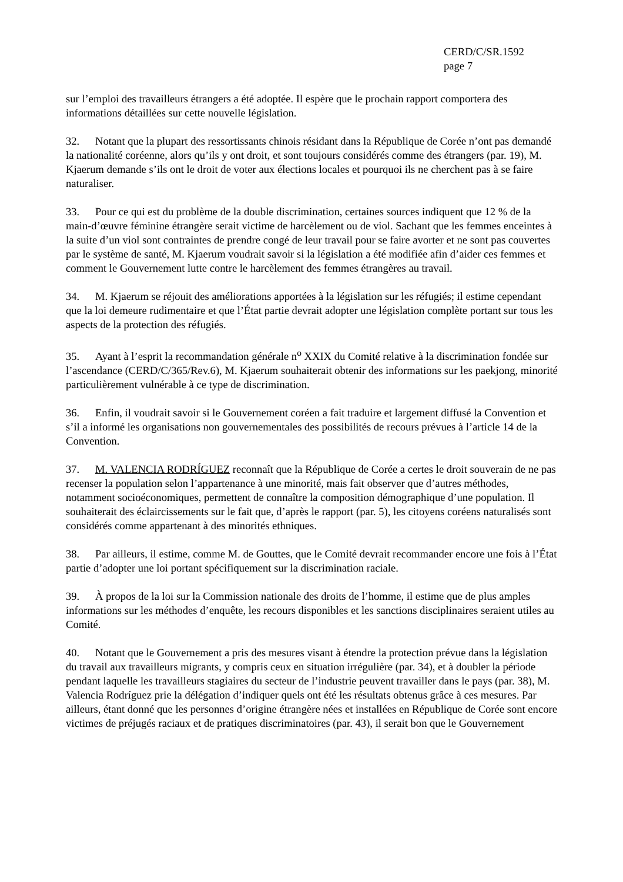CERD/C/SR.1592
page 7
sur l’emploi des travailleurs étrangers a été adoptée. Il espère que le prochain rapport comportera des informations détaillées sur cette nouvelle législation.
32. Notant que la plupart des ressortissants chinois résidant dans la République de Corée n’ont pas demandé la nationalité coréenne, alors qu’ils y ont droit, et sont toujours considérés comme des étrangers (par. 19), M. Kjaerum demande s’ils ont le droit de voter aux élections locales et pourquoi ils ne cherchent pas à se faire naturaliser.
33. Pour ce qui est du problème de la double discrimination, certaines sources indiquent que 12 % de la main-d’œuvre féminine étrangère serait victime de harcèlement ou de viol. Sachant que les femmes enceintes à la suite d’un viol sont contraintes de prendre congé de leur travail pour se faire avorter et ne sont pas couvertes par le système de santé, M. Kjaerum voudrait savoir si la législation a été modifiée afin d’aider ces femmes et comment le Gouvernement lutte contre le harcèlement des femmes étrangères au travail.
34. M. Kjaerum se réjouit des améliorations apportées à la législation sur les réfugiés; il estime cependant que la loi demeure rudimentaire et que l’État partie devrait adopter une législation complète portant sur tous les aspects de la protection des réfugiés.
35. Ayant à l’esprit la recommandation générale n<sup>o</sup> XXIX du Comité relative à la discrimination fondée sur l’ascendance (CERD/C/365/Rev.6), M. Kjaerum souhaiterait obtenir des informations sur les paekjong, minorité particulièrement vulnérable à ce type de discrimination.
36. Enfin, il voudrait savoir si le Gouvernement coréen a fait traduire et largement diffusé la Convention et s’il a informé les organisations non gouvernementales des possibilités de recours prévues à l’article 14 de la Convention.
37. M. VALENCIA RODRÍGUEZ reconnaît que la République de Corée a certes le droit souverain de ne pas recenser la population selon l’appartenance à une minorité, mais fait observer que d’autres méthodes, notamment socioéconomiques, permettent de connaître la composition démographique d’une population. Il souhaiterait des éclaircissements sur le fait que, d’après le rapport (par. 5), les citoyens coréens naturalisés sont considérés comme appartenant à des minorités ethniques.
38. Par ailleurs, il estime, comme M. de Gouttes, que le Comité devrait recommander encore une fois à l’État partie d’adopter une loi portant spécifiquement sur la discrimination raciale.
39. À propos de la loi sur la Commission nationale des droits de l’homme, il estime que de plus amples informations sur les méthodes d’enquête, les recours disponibles et les sanctions disciplinaires seraient utiles au Comité.
40. Notant que le Gouvernement a pris des mesures visant à étendre la protection prévue dans la législation du travail aux travailleurs migrants, y compris ceux en situation irrégulière (par. 34), et à doubler la période pendant laquelle les travailleurs stagiaires du secteur de l’industrie peuvent travailler dans le pays (par. 38), M. Valencia Rodríguez prie la délégation d’indiquer quels ont été les résultats obtenus grâce à ces mesures. Par ailleurs, étant donné que les personnes d’origine étrangère nées et installées en République de Corée sont encore victimes de préjugés raciaux et de pratiques discriminatoires (par. 43), il serait bon que le Gouvernement